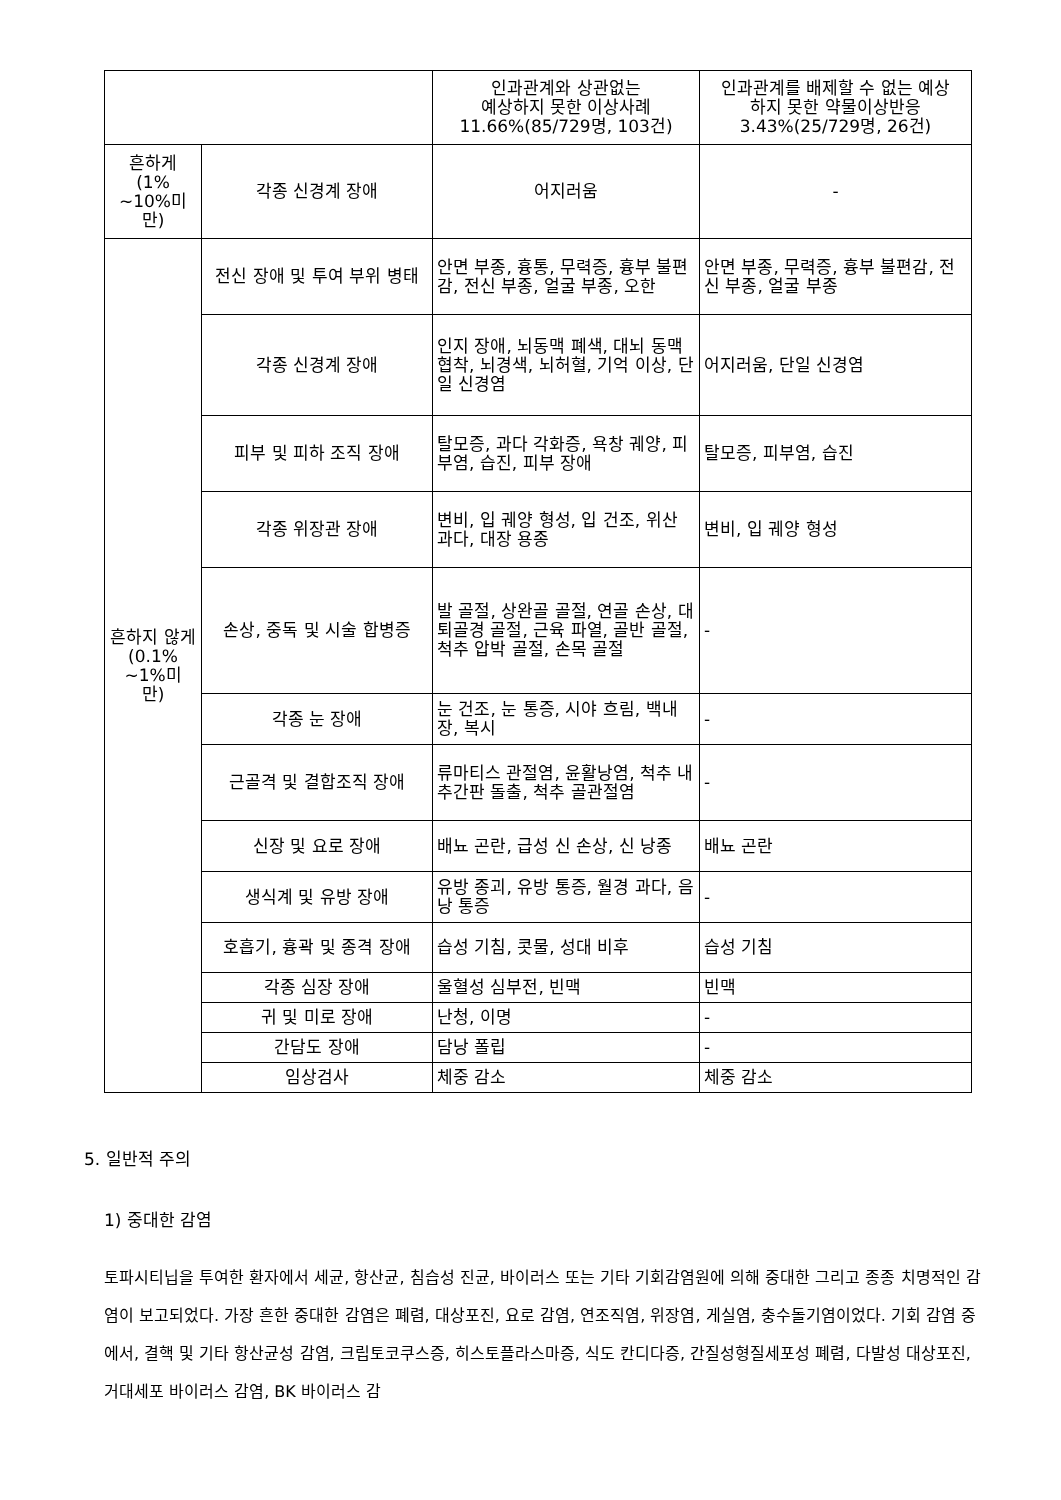| | | 인과관계와 상관없는 예상하지 못한 이상사례 11.66%(85/729명, 103건) | 인과관계를 배제할 수 없는 예상 하지 못한 약물이상반응 3.43%(25/729명, 26건) |
| --- | --- | --- | --- |
| 흔하게 (1% ~10%미 만) | 각종 신경계 장애 | 어지러움 | - |
| 흔하지 않게(0.1% ~1%미 만) | 전신 장애 및 투여 부위 병태 | 안면 부종, 흉통, 무력증, 흉부 불편감, 전신 부종, 얼굴 부종, 오한 | 안면 부종, 무력증, 흉부 불편감, 전신 부종, 얼굴 부종 |
| | 각종 신경계 장애 | 인지 장애, 뇌동맥 폐색, 대뇌 동맥 협착, 뇌경색, 뇌허혈, 기억 이상, 단일 신경염 | 어지러움, 단일 신경염 |
| | 피부 및 피하 조직 장애 | 탈모증, 과다 각화증, 욕창 궤양, 피부염, 습진, 피부 장애 | 탈모증, 피부염, 습진 |
| | 각종 위장관 장애 | 변비, 입 궤양 형성, 입 건조, 위산 과다, 대장 용종 | 변비, 입 궤양 형성 |
| | 손상, 중독 및 시술 합병증 | 발 골절, 상완골 골절, 연골 손상, 대퇴골경 골절, 근육 파열, 골반 골절, 척추 압박 골절, 손목 골절 | - |
| | 각종 눈 장애 | 눈 건조, 눈 통증, 시야 흐림, 백내장, 복시 | - |
| | 근골격 및 결합조직 장애 | 류마티스 관절염, 윤활낭염, 척추 내 추간판 돌출, 척추 골관절염 | - |
| | 신장 및 요로 장애 | 배뇨 곤란, 급성 신 손상, 신 낭종 | 배뇨 곤란 |
| | 생식계 및 유방 장애 | 유방 종괴, 유방 통증, 월경 과다, 음낭 통증 | - |
| | 호흡기, 흉곽 및 종격 장애 | 습성 기침, 콧물, 성대 비후 | 습성 기침 |
| | 각종 심장 장애 | 울혈성 심부전, 빈맥 | 빈맥 |
| | 귀 및 미로 장애 | 난청, 이명 | - |
| | 간담도 장애 | 담낭 폴립 | - |
| | 임상검사 | 체중 감소 | 체중 감소 |
5. 일반적 주의
1) 중대한 감염
토파시티닙을 투여한 환자에서 세균, 항산균, 침습성 진균, 바이러스 또는 기타 기회감염원에 의해 중대한 그리고 종종 치명적인 감염이 보고되었다. 가장 흔한 중대한 감염은 폐렴, 대상포진, 요로 감염, 연조직염, 위장염, 게실염, 충수돌기염이었다. 기회 감염 중에서, 결핵 및 기타 항산균성 감염, 크립토코쿠스증, 히스토플라스마증, 식도 칸디다증, 간질성형질세포성 폐렴, 다발성 대상포진, 거대세포 바이러스 감염, BK 바이러스 감